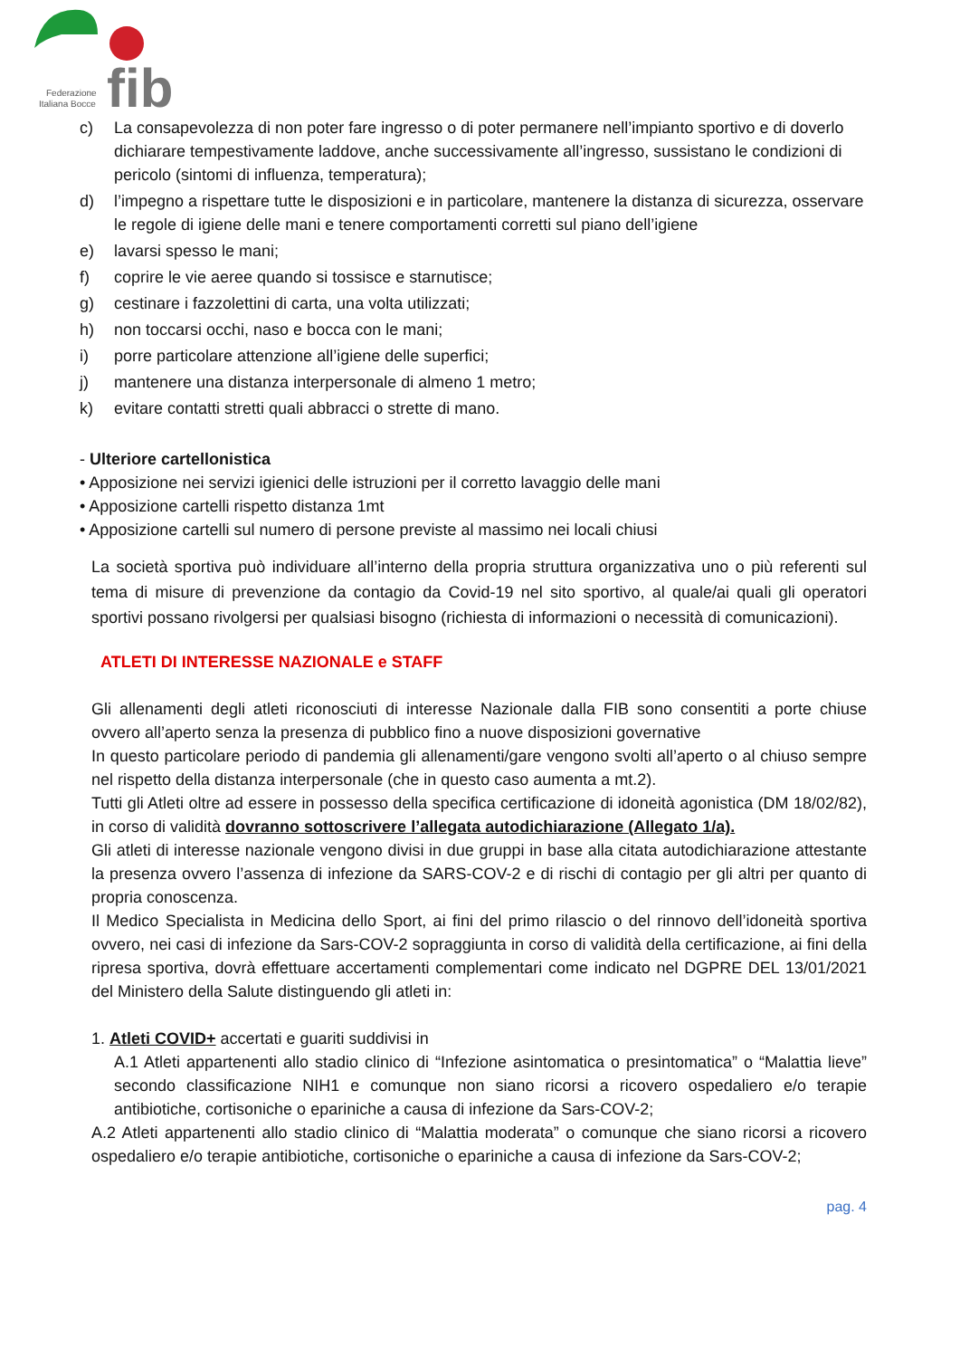fib
Federazione
Italiana Bocce
c) La consapevolezza di non poter fare ingresso o di poter permanere nell’impianto sportivo e di doverlo dichiarare tempestivamente laddove, anche successivamente all’ingresso, sussistano le condizioni di pericolo (sintomi di influenza, temperatura);
d) l’impegno a rispettare tutte le disposizioni e in particolare, mantenere la distanza di sicurezza, osservare le regole di igiene delle mani e tenere comportamenti corretti sul piano dell’igiene
e) lavarsi spesso le mani;
f) coprire le vie aeree quando si tossisce e starnutisce;
g) cestinare i fazzolettini di carta, una volta utilizzati;
h) non toccarsi occhi, naso e bocca con le mani;
i) porre particolare attenzione all’igiene delle superfici;
j) mantenere una distanza interpersonale di almeno 1 metro;
k) evitare contatti stretti quali abbracci o strette di mano.
- Ulteriore cartellonistica
• Apposizione nei servizi igienici delle istruzioni per il corretto lavaggio delle mani
• Apposizione cartelli rispetto distanza 1mt
• Apposizione cartelli sul numero di persone previste al massimo nei locali chiusi
La società sportiva può individuare all’interno della propria struttura organizzativa uno o più referenti sul tema di misure di prevenzione da contagio da Covid-19 nel sito sportivo, al quale/ai quali gli operatori sportivi possano rivolgersi per qualsiasi bisogno (richiesta di informazioni o necessità di comunicazioni).
ATLETI DI INTERESSE NAZIONALE e STAFF
Gli allenamenti degli atleti riconosciuti di interesse Nazionale dalla FIB sono consentiti a porte chiuse ovvero all’aperto senza la presenza di pubblico fino a nuove disposizioni governative
In questo particolare periodo di pandemia gli allenamenti/gare vengono svolti all’aperto o al chiuso sempre nel rispetto della distanza interpersonale (che in questo caso aumenta a mt.2).
Tutti gli Atleti oltre ad essere in possesso della specifica certificazione di idoneità agonistica (DM 18/02/82), in corso di validità dovranno sottoscrivere l’allegata autodichiarazione (Allegato 1/a).
Gli atleti di interesse nazionale vengono divisi in due gruppi in base alla citata autodichiarazione attestante la presenza ovvero l’assenza di infezione da SARS-COV-2 e di rischi di contagio per gli altri per quanto di propria conoscenza.
Il Medico Specialista in Medicina dello Sport, ai fini del primo rilascio o del rinnovo dell’idoneità sportiva ovvero, nei casi di infezione da Sars-COV-2 sopraggiunta in corso di validità della certificazione, ai fini della ripresa sportiva, dovrà effettuare accertamenti complementari come indicato nel DGPRE DEL 13/01/2021 del Ministero della Salute distinguendo gli atleti in:
1. Atleti COVID+ accertati e guariti suddivisi in
A.1 Atleti appartenenti allo stadio clinico di “Infezione asintomatica o presintomatica” o “Malattia lieve” secondo classificazione NIH1 e comunque non siano ricorsi a ricovero ospedaliero e/o terapie antibiotiche, cortisoniche o epariniche a causa di infezione da Sars-COV-2;
A.2 Atleti appartenenti allo stadio clinico di “Malattia moderata” o comunque che siano ricorsi a ricovero ospedaliero e/o terapie antibiotiche, cortisoniche o epariniche a causa di infezione da Sars-COV-2;
pag. 4